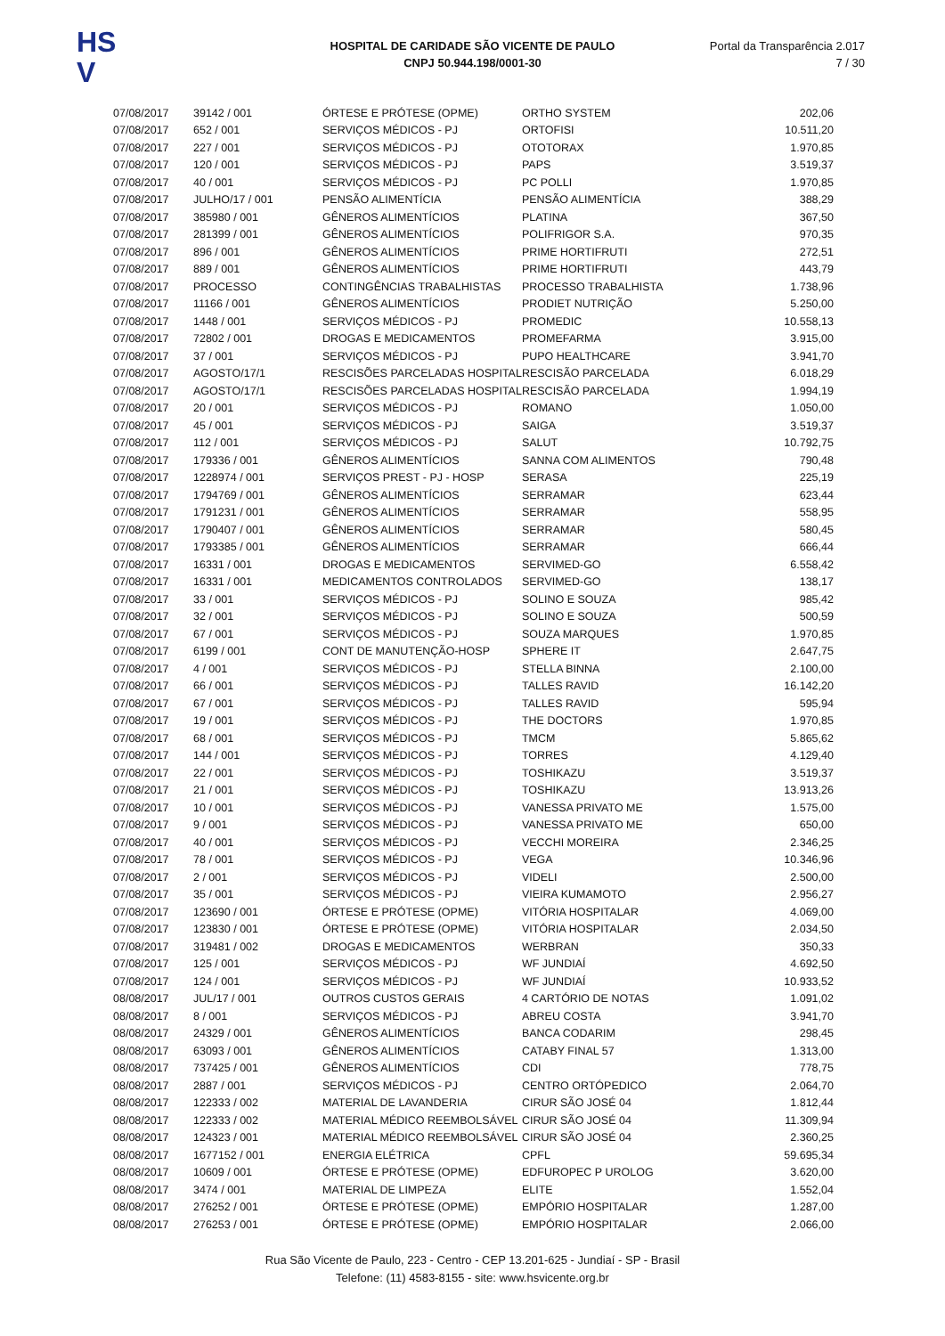HS
V
HOSPITAL DE CARIDADE SÃO VICENTE DE PAULO
CNPJ 50.944.198/0001-30
Portal da Transparência 2.017
7 / 30
| 07/08/2017 | 39142 / 001 | ÓRTESE E PRÓTESE (OPME) | ORTHO SYSTEM | 202,06 |
| 07/08/2017 | 652 / 001 | SERVIÇOS MÉDICOS - PJ | ORTOFISI | 10.511,20 |
| 07/08/2017 | 227 / 001 | SERVIÇOS MÉDICOS - PJ | OTOTORAX | 1.970,85 |
| 07/08/2017 | 120 / 001 | SERVIÇOS MÉDICOS - PJ | PAPS | 3.519,37 |
| 07/08/2017 | 40 / 001 | SERVIÇOS MÉDICOS - PJ | PC POLLI | 1.970,85 |
| 07/08/2017 | JULHO/17 / 001 | PENSÃO ALIMENTÍCIA | PENSÃO ALIMENTÍCIA | 388,29 |
| 07/08/2017 | 385980 / 001 | GÊNEROS ALIMENTÍCIOS | PLATINA | 367,50 |
| 07/08/2017 | 281399 / 001 | GÊNEROS ALIMENTÍCIOS | POLIFRIGOR S.A. | 970,35 |
| 07/08/2017 | 896 / 001 | GÊNEROS ALIMENTÍCIOS | PRIME HORTIFRUTI | 272,51 |
| 07/08/2017 | 889 / 001 | GÊNEROS ALIMENTÍCIOS | PRIME HORTIFRUTI | 443,79 |
| 07/08/2017 | PROCESSO | CONTINGÊNCIAS TRABALHISTAS | PROCESSO TRABALHISTA | 1.738,96 |
| 07/08/2017 | 11166 / 001 | GÊNEROS ALIMENTÍCIOS | PRODIET NUTRIÇÃO | 5.250,00 |
| 07/08/2017 | 1448 / 001 | SERVIÇOS MÉDICOS - PJ | PROMEDIC | 10.558,13 |
| 07/08/2017 | 72802 / 001 | DROGAS E MEDICAMENTOS | PROMEFARMA | 3.915,00 |
| 07/08/2017 | 37 / 001 | SERVIÇOS MÉDICOS - PJ | PUPO HEALTHCARE | 3.941,70 |
| 07/08/2017 | AGOSTO/17/1 | RESCISÕES PARCELADAS HOSPITAL | RESCISÃO PARCELADA | 6.018,29 |
| 07/08/2017 | AGOSTO/17/1 | RESCISÕES PARCELADAS HOSPITAL | RESCISÃO PARCELADA | 1.994,19 |
| 07/08/2017 | 20 / 001 | SERVIÇOS MÉDICOS - PJ | ROMANO | 1.050,00 |
| 07/08/2017 | 45 / 001 | SERVIÇOS MÉDICOS - PJ | SAIGA | 3.519,37 |
| 07/08/2017 | 112 / 001 | SERVIÇOS MÉDICOS - PJ | SALUT | 10.792,75 |
| 07/08/2017 | 179336 / 001 | GÊNEROS ALIMENTÍCIOS | SANNA COM ALIMENTOS | 790,48 |
| 07/08/2017 | 1228974 / 001 | SERVIÇOS PREST - PJ - HOSP | SERASA | 225,19 |
| 07/08/2017 | 1794769 / 001 | GÊNEROS ALIMENTÍCIOS | SERRAMAR | 623,44 |
| 07/08/2017 | 1791231 / 001 | GÊNEROS ALIMENTÍCIOS | SERRAMAR | 558,95 |
| 07/08/2017 | 1790407 / 001 | GÊNEROS ALIMENTÍCIOS | SERRAMAR | 580,45 |
| 07/08/2017 | 1793385 / 001 | GÊNEROS ALIMENTÍCIOS | SERRAMAR | 666,44 |
| 07/08/2017 | 16331 / 001 | DROGAS E MEDICAMENTOS | SERVIMED-GO | 6.558,42 |
| 07/08/2017 | 16331 / 001 | MEDICAMENTOS CONTROLADOS | SERVIMED-GO | 138,17 |
| 07/08/2017 | 33 / 001 | SERVIÇOS MÉDICOS - PJ | SOLINO E SOUZA | 985,42 |
| 07/08/2017 | 32 / 001 | SERVIÇOS MÉDICOS - PJ | SOLINO E SOUZA | 500,59 |
| 07/08/2017 | 67 / 001 | SERVIÇOS MÉDICOS - PJ | SOUZA MARQUES | 1.970,85 |
| 07/08/2017 | 6199 / 001 | CONT DE MANUTENÇÃO-HOSP | SPHERE IT | 2.647,75 |
| 07/08/2017 | 4 / 001 | SERVIÇOS MÉDICOS - PJ | STELLA BINNA | 2.100,00 |
| 07/08/2017 | 66 / 001 | SERVIÇOS MÉDICOS - PJ | TALLES RAVID | 16.142,20 |
| 07/08/2017 | 67 / 001 | SERVIÇOS MÉDICOS - PJ | TALLES RAVID | 595,94 |
| 07/08/2017 | 19 / 001 | SERVIÇOS MÉDICOS - PJ | THE DOCTORS | 1.970,85 |
| 07/08/2017 | 68 / 001 | SERVIÇOS MÉDICOS - PJ | TMCM | 5.865,62 |
| 07/08/2017 | 144 / 001 | SERVIÇOS MÉDICOS - PJ | TORRES | 4.129,40 |
| 07/08/2017 | 22 / 001 | SERVIÇOS MÉDICOS - PJ | TOSHIKAZU | 3.519,37 |
| 07/08/2017 | 21 / 001 | SERVIÇOS MÉDICOS - PJ | TOSHIKAZU | 13.913,26 |
| 07/08/2017 | 10 / 001 | SERVIÇOS MÉDICOS - PJ | VANESSA PRIVATO ME | 1.575,00 |
| 07/08/2017 | 9 / 001 | SERVIÇOS MÉDICOS - PJ | VANESSA PRIVATO ME | 650,00 |
| 07/08/2017 | 40 / 001 | SERVIÇOS MÉDICOS - PJ | VECCHI MOREIRA | 2.346,25 |
| 07/08/2017 | 78 / 001 | SERVIÇOS MÉDICOS - PJ | VEGA | 10.346,96 |
| 07/08/2017 | 2 / 001 | SERVIÇOS MÉDICOS - PJ | VIDELI | 2.500,00 |
| 07/08/2017 | 35 / 001 | SERVIÇOS MÉDICOS - PJ | VIEIRA KUMAMOTO | 2.956,27 |
| 07/08/2017 | 123690 / 001 | ÓRTESE E PRÓTESE (OPME) | VITÓRIA HOSPITALAR | 4.069,00 |
| 07/08/2017 | 123830 / 001 | ÓRTESE E PRÓTESE (OPME) | VITÓRIA HOSPITALAR | 2.034,50 |
| 07/08/2017 | 319481 / 002 | DROGAS E MEDICAMENTOS | WERBRAN | 350,33 |
| 07/08/2017 | 125 / 001 | SERVIÇOS MÉDICOS - PJ | WF JUNDIAÍ | 4.692,50 |
| 07/08/2017 | 124 / 001 | SERVIÇOS MÉDICOS - PJ | WF JUNDIAÍ | 10.933,52 |
| 08/08/2017 | JUL/17 / 001 | OUTROS CUSTOS GERAIS | 4 CARTÓRIO DE NOTAS | 1.091,02 |
| 08/08/2017 | 8 / 001 | SERVIÇOS MÉDICOS - PJ | ABREU COSTA | 3.941,70 |
| 08/08/2017 | 24329 / 001 | GÊNEROS ALIMENTÍCIOS | BANCA CODARIM | 298,45 |
| 08/08/2017 | 63093 / 001 | GÊNEROS ALIMENTÍCIOS | CATABY FINAL 57 | 1.313,00 |
| 08/08/2017 | 737425 / 001 | GÊNEROS ALIMENTÍCIOS | CDI | 778,75 |
| 08/08/2017 | 2887 / 001 | SERVIÇOS MÉDICOS - PJ | CENTRO ORTÓPEDICO | 2.064,70 |
| 08/08/2017 | 122333 / 002 | MATERIAL DE LAVANDERIA | CIRUR SÃO JOSÉ 04 | 1.812,44 |
| 08/08/2017 | 122333 / 002 | MATERIAL MÉDICO REEMBOLSÁVEL | CIRUR SÃO JOSÉ 04 | 11.309,94 |
| 08/08/2017 | 124323 / 001 | MATERIAL MÉDICO REEMBOLSÁVEL | CIRUR SÃO JOSÉ 04 | 2.360,25 |
| 08/08/2017 | 1677152 / 001 | ENERGIA ELÉTRICA | CPFL | 59.695,34 |
| 08/08/2017 | 10609 / 001 | ÓRTESE E PRÓTESE (OPME) | EDFUROPEC P UROLOG | 3.620,00 |
| 08/08/2017 | 3474 / 001 | MATERIAL DE LIMPEZA | ELITE | 1.552,04 |
| 08/08/2017 | 276252 / 001 | ÓRTESE E PRÓTESE (OPME) | EMPÓRIO HOSPITALAR | 1.287,00 |
| 08/08/2017 | 276253 / 001 | ÓRTESE E PRÓTESE (OPME) | EMPÓRIO HOSPITALAR | 2.066,00 |
Rua São Vicente de Paulo, 223 - Centro - CEP 13.201-625 - Jundiaí - SP - Brasil
Telefone: (11) 4583-8155 - site: www.hsvicente.org.br